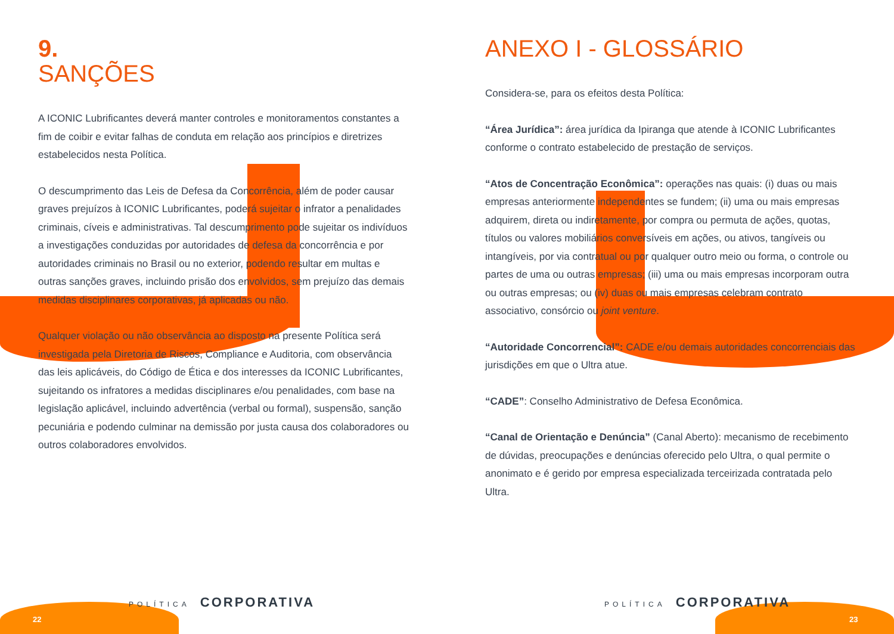9.
SANÇÕES
A ICONIC Lubrificantes deverá manter controles e monitoramentos constantes a fim de coibir e evitar falhas de conduta em relação aos princípios e diretrizes estabelecidos nesta Política.
O descumprimento das Leis de Defesa da Concorrência, além de poder causar graves prejuízos à ICONIC Lubrificantes, poderá sujeitar o infrator a penalidades criminais, cíveis e administrativas. Tal descumprimento pode sujeitar os indivíduos a investigações conduzidas por autoridades de defesa da concorrência e por autoridades criminais no Brasil ou no exterior, podendo resultar em multas e outras sanções graves, incluindo prisão dos envolvidos, sem prejuízo das demais medidas disciplinares corporativas, já aplicadas ou não.
Qualquer violação ou não observância ao disposto na presente Política será investigada pela Diretoria de Riscos, Compliance e Auditoria, com observância das leis aplicáveis, do Código de Ética e dos interesses da ICONIC Lubrificantes, sujeitando os infratores a medidas disciplinares e/ou penalidades, com base na legislação aplicável, incluindo advertência (verbal ou formal), suspensão, sanção pecuniária e podendo culminar na demissão por justa causa dos colaboradores ou outros colaboradores envolvidos.
ANEXO I - GLOSSÁRIO
Considera-se, para os efeitos desta Política:
“Área Jurídica”: área jurídica da Ipiranga que atende à ICONIC Lubrificantes conforme o contrato estabelecido de prestação de serviços.
“Atos de Concentração Econômica”: operações nas quais: (i) duas ou mais empresas anteriormente independentes se fundem; (ii) uma ou mais empresas adquirem, direta ou indiretamente, por compra ou permuta de ações, quotas, títulos ou valores mobiliários conversíveis em ações, ou ativos, tangíveis ou intangíveis, por via contratual ou por qualquer outro meio ou forma, o controle ou partes de uma ou outras empresas; (iii) uma ou mais empresas incorporam outra ou outras empresas; ou (iv) duas ou mais empresas celebram contrato associativo, consórcio ou joint venture.
“Autoridade Concorrencial”: CADE e/ou demais autoridades concorrenciais das jurisdições em que o Ultra atue.
“CADE”: Conselho Administrativo de Defesa Econômica.
“Canal de Orientação e Denúncia” (Canal Aberto): mecanismo de recebimento de dúvidas, preocupações e denúncias oferecido pelo Ultra, o qual permite o anonimato e é gerido por empresa especializada terceirizada contratada pelo Ultra.
POLÍTICA CORPORATIVA POLÍTICA CORPORATIVA
22 23